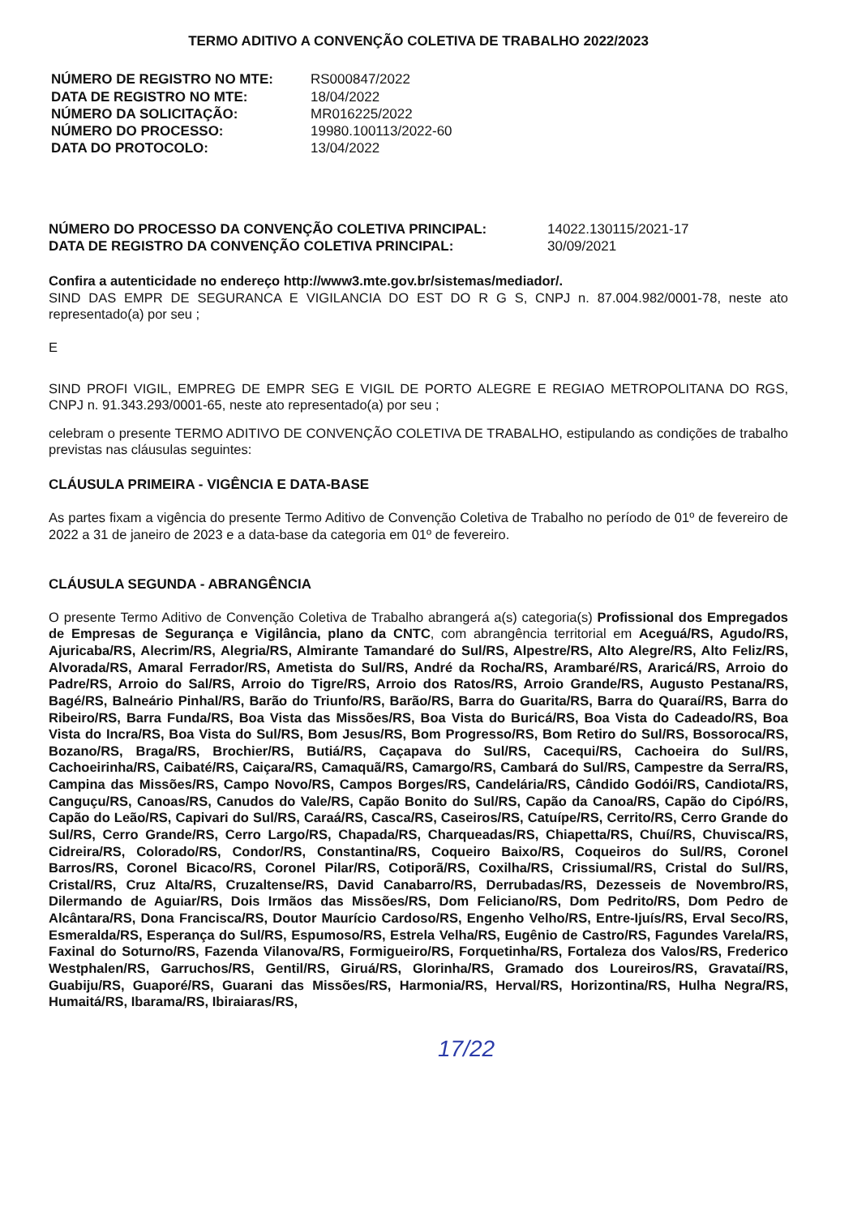TERMO ADITIVO A CONVENÇÃO COLETIVA DE TRABALHO 2022/2023
NÚMERO DE REGISTRO NO MTE: RS000847/2022 DATA DE REGISTRO NO MTE: 18/04/2022 NÚMERO DA SOLICITAÇÃO: MR016225/2022 NÚMERO DO PROCESSO: 19980.100113/2022-60 DATA DO PROTOCOLO: 13/04/2022
NÚMERO DO PROCESSO DA CONVENÇÃO COLETIVA PRINCIPAL: 14022.130115/2021-17 DATA DE REGISTRO DA CONVENÇÃO COLETIVA PRINCIPAL: 30/09/2021
Confira a autenticidade no endereço http://www3.mte.gov.br/sistemas/mediador/.
SIND DAS EMPR DE SEGURANCA E VIGILANCIA DO EST DO R G S, CNPJ n. 87.004.982/0001-78, neste ato representado(a) por seu ;
E
SIND PROFI VIGIL, EMPREG DE EMPR SEG E VIGIL DE PORTO ALEGRE E REGIAO METROPOLITANA DO RGS, CNPJ n. 91.343.293/0001-65, neste ato representado(a) por seu ;
celebram o presente TERMO ADITIVO DE CONVENÇÃO COLETIVA DE TRABALHO, estipulando as condições de trabalho previstas nas cláusulas seguintes:
CLÁUSULA PRIMEIRA - VIGÊNCIA E DATA-BASE
As partes fixam a vigência do presente Termo Aditivo de Convenção Coletiva de Trabalho no período de 01º de fevereiro de 2022 a 31 de janeiro de 2023 e a data-base da categoria em 01º de fevereiro.
CLÁUSULA SEGUNDA - ABRANGÊNCIA
O presente Termo Aditivo de Convenção Coletiva de Trabalho abrangerá a(s) categoria(s) Profissional dos Empregados de Empresas de Segurança e Vigilância, plano da CNTC, com abrangência territorial em Aceguá/RS, Agudo/RS, Ajuricaba/RS, Alecrim/RS, Alegria/RS, Almirante Tamandaré do Sul/RS, Alpestre/RS, Alto Alegre/RS, Alto Feliz/RS, Alvorada/RS, Amaral Ferrador/RS, Ametista do Sul/RS, André da Rocha/RS, Arambaré/RS, Araricá/RS, Arroio do Padre/RS, Arroio do Sal/RS, Arroio do Tigre/RS, Arroio dos Ratos/RS, Arroio Grande/RS, Augusto Pestana/RS, Bagé/RS, Balneário Pinhal/RS, Barão do Triunfo/RS, Barão/RS, Barra do Guarita/RS, Barra do Quaraí/RS, Barra do Ribeiro/RS, Barra Funda/RS, Boa Vista das Missões/RS, Boa Vista do Buricá/RS, Boa Vista do Cadeado/RS, Boa Vista do Incra/RS, Boa Vista do Sul/RS, Bom Jesus/RS, Bom Progresso/RS, Bom Retiro do Sul/RS, Bossoroca/RS, Bozano/RS, Braga/RS, Brochier/RS, Butiá/RS, Caçapava do Sul/RS, Cacequi/RS, Cachoeira do Sul/RS, Cachoeirinha/RS, Caibaté/RS, Caiçara/RS, Camaquã/RS, Camargo/RS, Cambará do Sul/RS, Campestre da Serra/RS, Campina das Missões/RS, Campo Novo/RS, Campos Borges/RS, Candelária/RS, Cândido Godói/RS, Candiota/RS, Canguçu/RS, Canoas/RS, Canudos do Vale/RS, Capão Bonito do Sul/RS, Capão da Canoa/RS, Capão do Cipó/RS, Capão do Leão/RS, Capivari do Sul/RS, Caraá/RS, Casca/RS, Caseiros/RS, Catuípe/RS, Cerrito/RS, Cerro Grande do Sul/RS, Cerro Grande/RS, Cerro Largo/RS, Chapada/RS, Charqueadas/RS, Chiapetta/RS, Chuí/RS, Chuvisca/RS, Cidreira/RS, Colorado/RS, Condor/RS, Constantina/RS, Coqueiro Baixo/RS, Coqueiros do Sul/RS, Coronel Barros/RS, Coronel Bicaco/RS, Coronel Pilar/RS, Cotiporã/RS, Coxilha/RS, Crissiumal/RS, Cristal do Sul/RS, Cristal/RS, Cruz Alta/RS, Cruzaltense/RS, David Canabarro/RS, Derrubadas/RS, Dezesseis de Novembro/RS, Dilermando de Aguiar/RS, Dois Irmãos das Missões/RS, Dom Feliciano/RS, Dom Pedrito/RS, Dom Pedro de Alcântara/RS, Dona Francisca/RS, Doutor Maurício Cardoso/RS, Engenho Velho/RS, Entre-Ijuís/RS, Erval Seco/RS, Esmeralda/RS, Esperança do Sul/RS, Espumoso/RS, Estrela Velha/RS, Eugênio de Castro/RS, Fagundes Varela/RS, Faxinal do Soturno/RS, Fazenda Vilanova/RS, Formigueiro/RS, Forquetinha/RS, Fortaleza dos Valos/RS, Frederico Westphalen/RS, Garruchos/RS, Gentil/RS, Giruá/RS, Glorinha/RS, Gramado dos Loureiros/RS, Gravataí/RS, Guabiju/RS, Guaporé/RS, Guarani das Missões/RS, Harmonia/RS, Herval/RS, Horizontina/RS, Hulha Negra/RS, Humaitá/RS, Ibarama/RS, Ibiraiaras/RS,
17/22